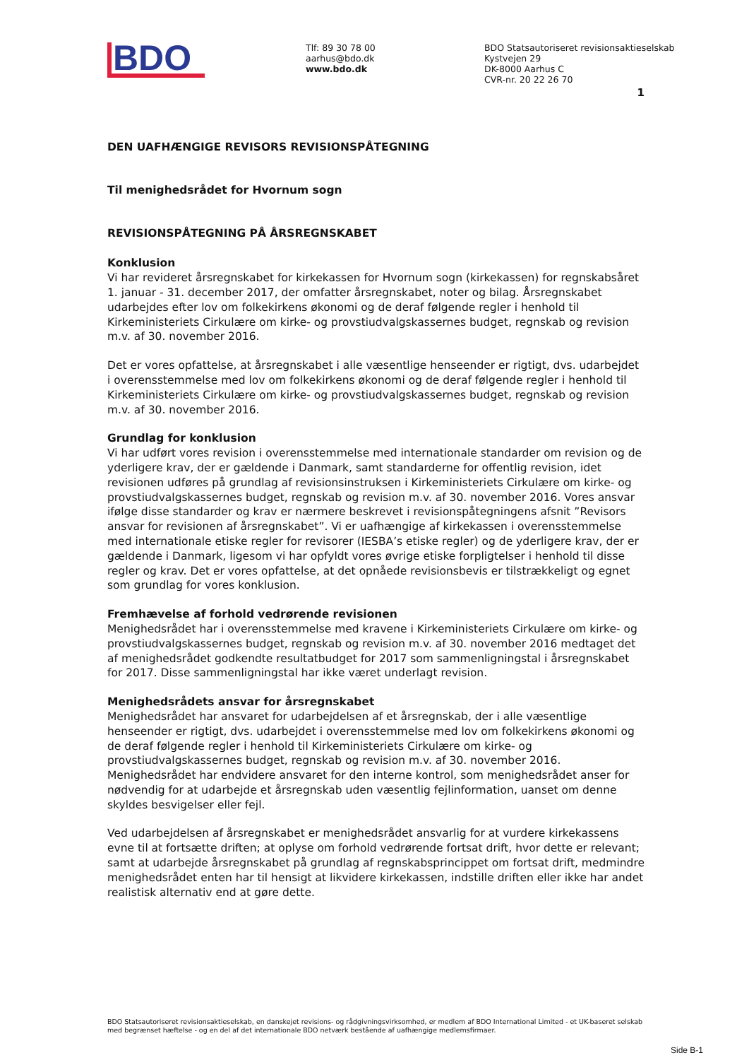BDO
Tlf: 89 30 78 00
aarhus@bdo.dk
www.bdo.dk
BDO Statsautoriseret revisionsaktieselskab
Kystvejen 29
DK-8000 Aarhus C
CVR-nr. 20 22 26 70
1
DEN UAFHÆNGIGE REVISORS REVISIONSPÅTEGNING
Til menighedsrådet for Hvornum sogn
REVISIONSPÅTEGNING PÅ ÅRSREGNSKABET
Konklusion
Vi har revideret årsregnskabet for kirkekassen for Hvornum sogn (kirkekassen) for regnskabsåret 1. januar - 31. december 2017, der omfatter årsregnskabet, noter og bilag. Årsregnskabet udarbejdes efter lov om folkekirkens økonomi og de deraf følgende regler i henhold til Kirkeministeriets Cirkulære om kirke- og provstiudvalgskassernes budget, regnskab og revision m.v. af 30. november 2016.
Det er vores opfattelse, at årsregnskabet i alle væsentlige henseender er rigtigt, dvs. udarbejdet i overensstemmelse med lov om folkekirkens økonomi og de deraf følgende regler i henhold til Kirkeministeriets Cirkulære om kirke- og provstiudvalgskassernes budget, regnskab og revision m.v. af 30. november 2016.
Grundlag for konklusion
Vi har udført vores revision i overensstemmelse med internationale standarder om revision og de yderligere krav, der er gældende i Danmark, samt standarderne for offentlig revision, idet revisionen udføres på grundlag af revisionsinstruksen i Kirkeministeriets Cirkulære om kirke- og provstiudvalgskassernes budget, regnskab og revision m.v. af 30. november 2016. Vores ansvar ifølge disse standarder og krav er nærmere beskrevet i revisionspåtegningens afsnit ”Revisors ansvar for revisionen af årsregnskabet”. Vi er uafhængige af kirkekassen i overensstemmelse med internationale etiske regler for revisorer (IESBA’s etiske regler) og de yderligere krav, der er gældende i Danmark, ligesom vi har opfyldt vores øvrige etiske forpligtelser i henhold til disse regler og krav. Det er vores opfattelse, at det opnåede revisionsbevis er tilstrækkeligt og egnet som grundlag for vores konklusion.
Fremhævelse af forhold vedrørende revisionen
Menighedsrådet har i overensstemmelse med kravene i Kirkeministeriets Cirkulære om kirke- og provstiudvalgskassernes budget, regnskab og revision m.v. af 30. november 2016 medtaget det af menighedsrådet godkendte resultatbudget for 2017 som sammenligningstal i årsregnskabet for 2017. Disse sammenligningstal har ikke været underlagt revision.
Menighedsrådets ansvar for årsregnskabet
Menighedsrådet har ansvaret for udarbejdelsen af et årsregnskab, der i alle væsentlige henseender er rigtigt, dvs. udarbejdet i overensstemmelse med lov om folkekirkens økonomi og de deraf følgende regler i henhold til Kirkeministeriets Cirkulære om kirke- og provstiudvalgskassernes budget, regnskab og revision m.v. af 30. november 2016. Menighedsrådet har endvidere ansvaret for den interne kontrol, som menighedsrådet anser for nødvendig for at udarbejde et årsregnskab uden væsentlig fejlinformation, uanset om denne skyldes besvigelser eller fejl.
Ved udarbejdelsen af årsregnskabet er menighedsrådet ansvarlig for at vurdere kirkekassens evne til at fortsætte driften; at oplyse om forhold vedrørende fortsat drift, hvor dette er relevant; samt at udarbejde årsregnskabet på grundlag af regnskabsprincippet om fortsat drift, medmindre menighedsrådet enten har til hensigt at likvidere kirkekassen, indstille driften eller ikke har andet realistisk alternativ end at gøre dette.
BDO Statsautoriseret revisionsaktieselskab, en danskejet revisions- og rådgivningsvirksomhed, er medlem af BDO International Limited - et UK-baseret selskab med begrænset hæftelse - og en del af det internationale BDO netværk bestående af uafhængige medlemsfirmaer.
Side B-1